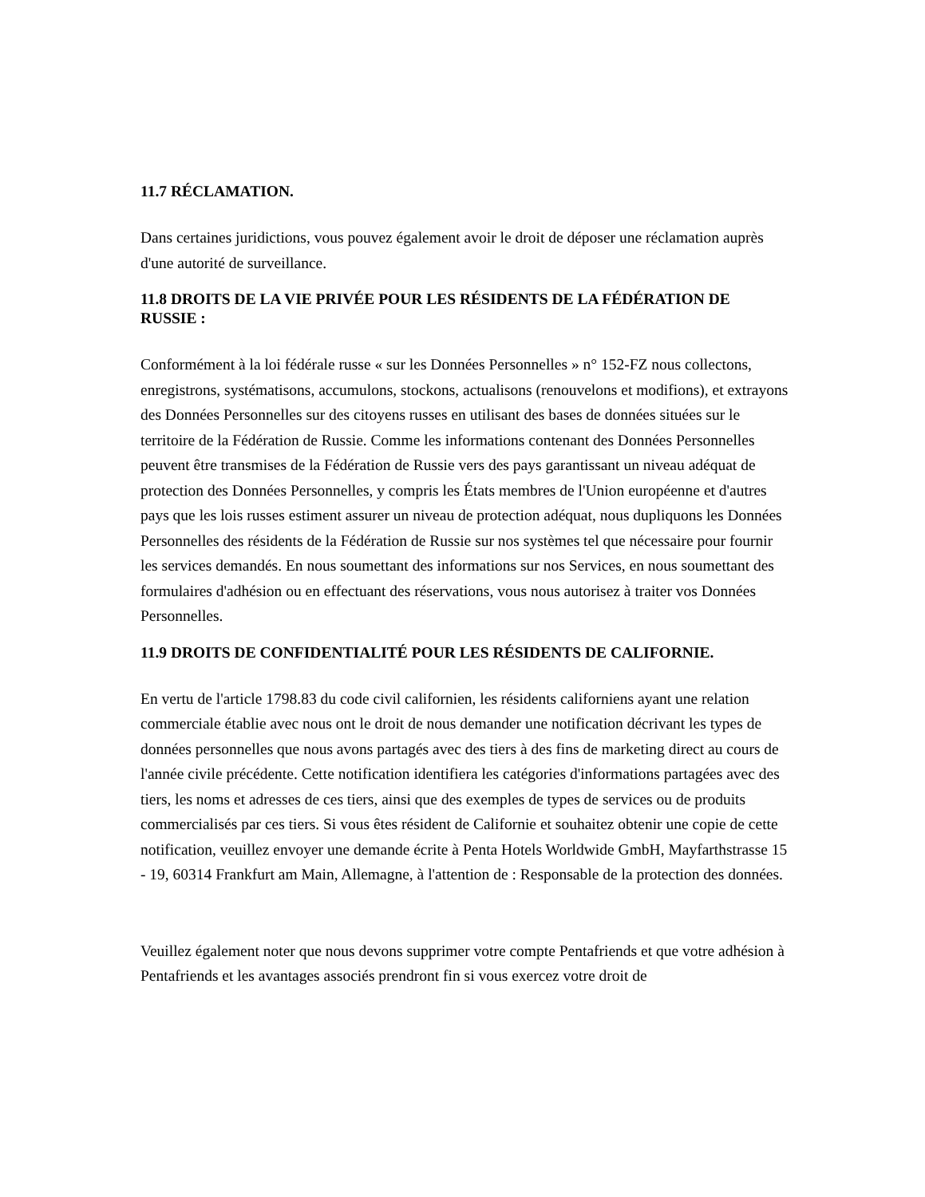11.7 RÉCLAMATION.
Dans certaines juridictions, vous pouvez également avoir le droit de déposer une réclamation auprès d'une autorité de surveillance.
11.8 DROITS DE LA VIE PRIVÉE POUR LES RÉSIDENTS DE LA FÉDÉRATION DE RUSSIE :
Conformément à la loi fédérale russe « sur les Données Personnelles » n° 152-FZ nous collectons, enregistrons, systématisons, accumulons, stockons, actualisons (renouvelons et modifions), et extrayons des Données Personnelles sur des citoyens russes en utilisant des bases de données situées sur le territoire de la Fédération de Russie. Comme les informations contenant des Données Personnelles peuvent être transmises de la Fédération de Russie vers des pays garantissant un niveau adéquat de protection des Données Personnelles, y compris les États membres de l'Union européenne et d'autres pays que les lois russes estiment assurer un niveau de protection adéquat, nous dupliquons les Données Personnelles des résidents de la Fédération de Russie sur nos systèmes tel que nécessaire pour fournir les services demandés. En nous soumettant des informations sur nos Services, en nous soumettant des formulaires d'adhésion ou en effectuant des réservations, vous nous autorisez à traiter vos Données Personnelles.
11.9 DROITS DE CONFIDENTIALITÉ POUR LES RÉSIDENTS DE CALIFORNIE.
En vertu de l'article 1798.83 du code civil californien, les résidents californiens ayant une relation commerciale établie avec nous ont le droit de nous demander une notification décrivant les types de données personnelles que nous avons partagés avec des tiers à des fins de marketing direct au cours de l'année civile précédente. Cette notification identifiera les catégories d'informations partagées avec des tiers, les noms et adresses de ces tiers, ainsi que des exemples de types de services ou de produits commercialisés par ces tiers. Si vous êtes résident de Californie et souhaitez obtenir une copie de cette notification, veuillez envoyer une demande écrite à Penta Hotels Worldwide GmbH, Mayfarthstrasse 15 - 19, 60314 Frankfurt am Main, Allemagne, à l'attention de : Responsable de la protection des données.
Veuillez également noter que nous devons supprimer votre compte Pentafriends et que votre adhésion à Pentafriends et les avantages associés prendront fin si vous exercez votre droit de